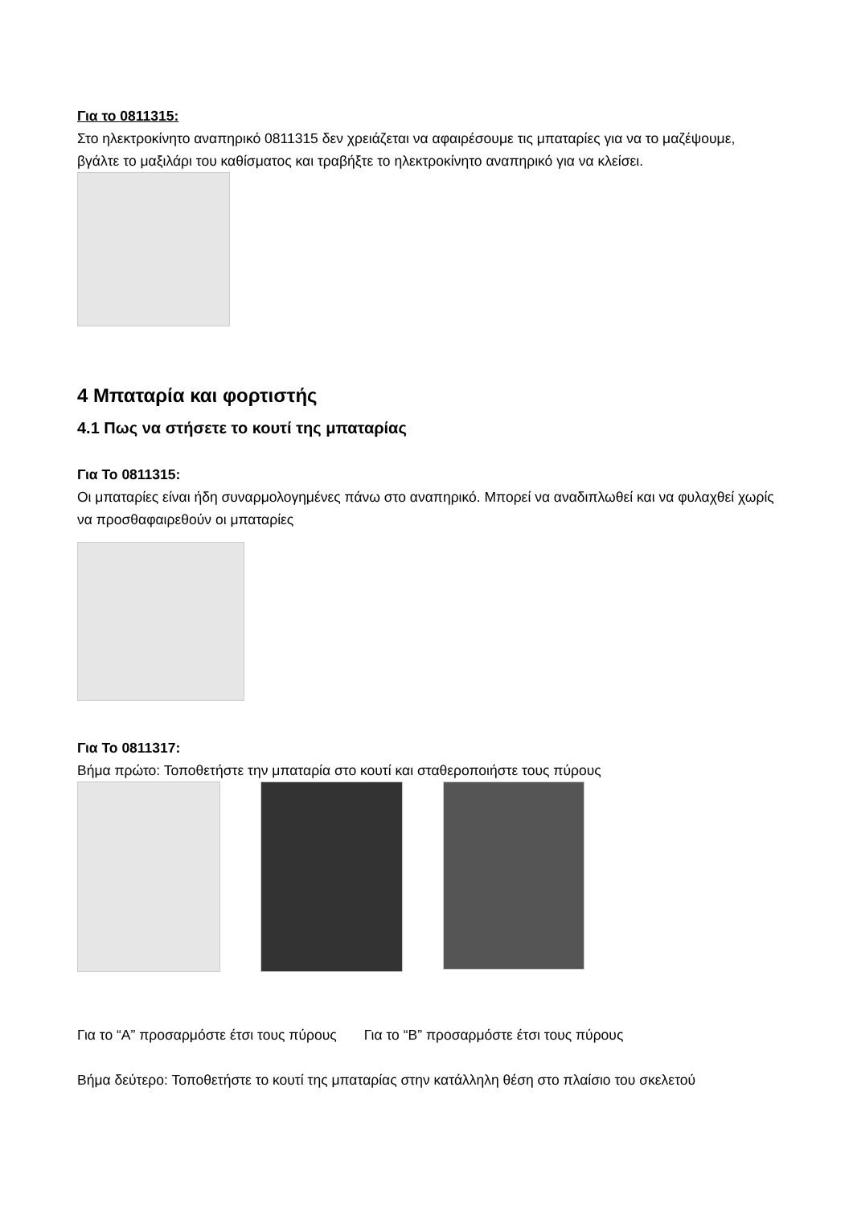Για το 0811315:
Στο ηλεκτροκίνητο αναπηρικό 0811315 δεν χρειάζεται να αφαιρέσουμε τις μπαταρίες για να το μαζέψουμε, βγάλτε το μαξιλάρι του καθίσματος και τραβήξτε το ηλεκτροκίνητο αναπηρικό για να κλείσει.
4 Μπαταρία και φορτιστής
4.1 Πως να στήσετε το κουτί της μπαταρίας
Για Το 0811315:
Οι μπαταρίες είναι ήδη συναρμολογημένες πάνω στο αναπηρικό. Μπορεί να αναδιπλωθεί και να φυλαχθεί χωρίς να προσθαφαιρεθούν οι μπαταρίες
Για Το 0811317:
Βήμα πρώτο: Τοποθετήστε την μπαταρία στο κουτί και σταθεροποιήστε τους πύρους
Για το “A” προσαρμόστε έτσι τους πύρους Για το “B” προσαρμόστε έτσι τους πύρους
Βήμα δεύτερο: Τοποθετήστε το κουτί της μπαταρίας στην κατάλληλη θέση στο πλαίσιο του σκελετού